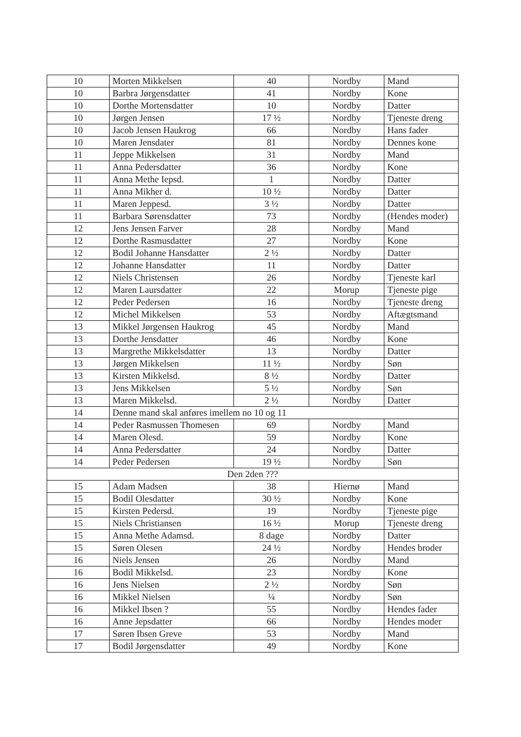| 10 | Morten Mikkelsen | 40 | Nordby | Mand |
| 10 | Barbra Jørgensdatter | 41 | Nordby | Kone |
| 10 | Dorthe Mortensdatter | 10 | Nordby | Datter |
| 10 | Jørgen Jensen | 17 ½ | Nordby | Tjeneste dreng |
| 10 | Jacob Jensen Haukrog | 66 | Nordby | Hans fader |
| 10 | Maren Jensdater | 81 | Nordby | Dennes kone |
| 11 | Jeppe Mikkelsen | 31 | Nordby | Mand |
| 11 | Anna Pedersdatter | 36 | Nordby | Kone |
| 11 | Anna Methe Iepsd. | 1 | Nordby | Datter |
| 11 | Anna Mikher d. | 10 ½ | Nordby | Datter |
| 11 | Maren Jeppesd. | 3 ½ | Nordby | Datter |
| 11 | Barbara Sørensdatter | 73 | Nordby | (Hendes moder) |
| 12 | Jens Jensen Farver | 28 | Nordby | Mand |
| 12 | Dorthe Rasmusdatter | 27 | Nordby | Kone |
| 12 | Bodil Johanne Hansdatter | 2 ½ | Nordby | Datter |
| 12 | Johanne Hansdatter | 11 | Nordby | Datter |
| 12 | Niels Christensen | 26 | Nordby | Tjeneste karl |
| 12 | Maren Laursdatter | 22 | Morup | Tjeneste pige |
| 12 | Peder Pedersen | 16 | Nordby | Tjeneste dreng |
| 12 | Michel Mikkelsen | 53 | Nordby | Aftægtsmand |
| 13 | Mikkel Jørgensen Haukrog | 45 | Nordby | Mand |
| 13 | Dorthe Jensdatter | 46 | Nordby | Kone |
| 13 | Margrethe Mikkelsdatter | 13 | Nordby | Datter |
| 13 | Jørgen Mikkelsen | 11 ½ | Nordby | Søn |
| 13 | Kirsten Mikkelsd. | 8 ½ | Nordby | Datter |
| 13 | Jens Mikkelsen | 5 ½ | Nordby | Søn |
| 13 | Maren Mikkelsd. | 2 ½ | Nordby | Datter |
| 14 | Denne mand skal anføres imellem no 10 og 11 | | | |
| 14 | Peder Rasmussen Thomesen | 69 | Nordby | Mand |
| 14 | Maren Olesd. | 59 | Nordby | Kone |
| 14 | Anna Pedersdatter | 24 | Nordby | Datter |
| 14 | Peder Pedersen | 19 ½ | Nordby | Søn |
| Den 2den ??? | | | | |
| 15 | Adam Madsen | 38 | Hiernø | Mand |
| 15 | Bodil Olesdatter | 30 ½ | Nordby | Kone |
| 15 | Kirsten Pedersd. | 19 | Nordby | Tjeneste pige |
| 15 | Niels Christiansen | 16 ½ | Morup | Tjeneste dreng |
| 15 | Anna Methe Adamsd. | 8 dage | Nordby | Datter |
| 15 | Søren Olesen | 24 ½ | Nordby | Hendes broder |
| 16 | Niels Jensen | 26 | Nordby | Mand |
| 16 | Bodil Mikkelsd. | 23 | Nordby | Kone |
| 16 | Jens Nielsen | 2 ½ | Nordby | Søn |
| 16 | Mikkel Nielsen | ¼ | Nordby | Søn |
| 16 | Mikkel Ibsen ? | 55 | Nordby | Hendes fader |
| 16 | Anne Jepsdatter | 66 | Nordby | Hendes moder |
| 17 | Søren Ibsen Greve | 53 | Nordby | Mand |
| 17 | Bodil Jørgensdatter | 49 | Nordby | Kone |